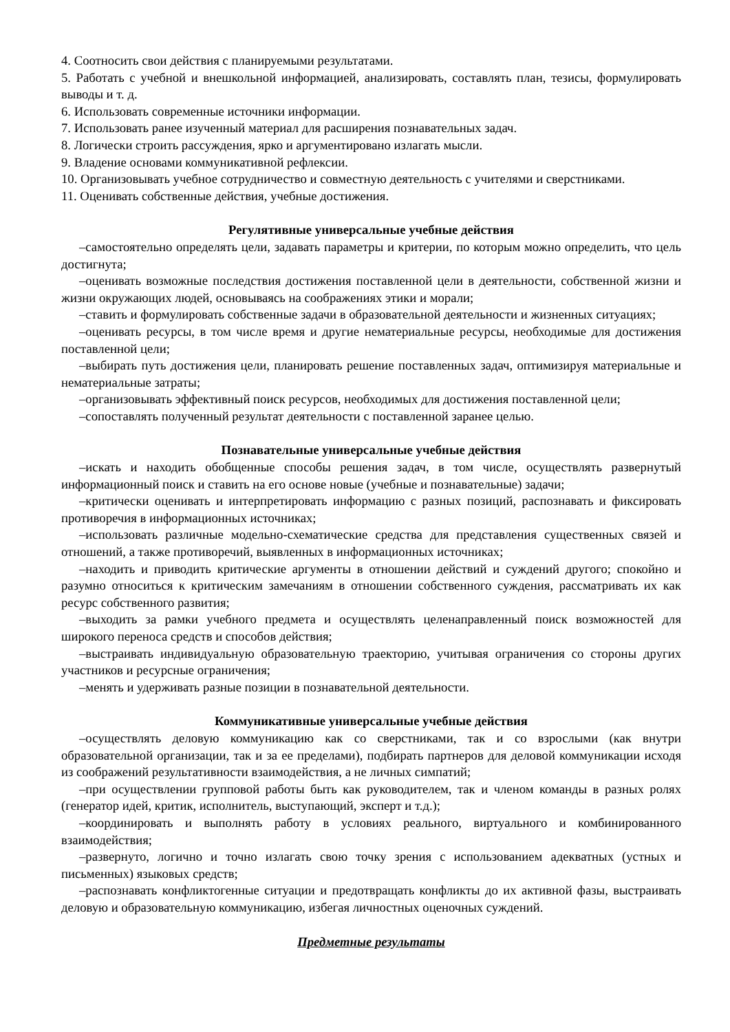4. Соотносить свои действия с планируемыми результатами.
5. Работать с учебной и внешкольной информацией, анализировать, составлять план, тезисы, формулировать выводы и т. д.
6. Использовать современные источники информации.
7. Использовать ранее изученный материал для расширения познавательных задач.
8. Логически строить рассуждения, ярко и аргументировано излагать мысли.
9. Владение основами коммуникативной рефлексии.
10. Организовывать учебное сотрудничество и совместную деятельность с учителями и сверстниками.
11. Оценивать собственные действия, учебные достижения.
Регулятивные универсальные учебные действия
–самостоятельно определять цели, задавать параметры и критерии, по которым можно определить, что цель достигнута;
–оценивать возможные последствия достижения поставленной цели в деятельности, собственной жизни и жизни окружающих людей, основываясь на соображениях этики и морали;
–ставить и формулировать собственные задачи в образовательной деятельности и жизненных ситуациях;
–оценивать ресурсы, в том числе время и другие нематериальные ресурсы, необходимые для достижения поставленной цели;
–выбирать путь достижения цели, планировать решение поставленных задач, оптимизируя материальные и нематериальные затраты;
–организовывать эффективный поиск ресурсов, необходимых для достижения поставленной цели;
–сопоставлять полученный результат деятельности с поставленной заранее целью.
Познавательные универсальные учебные действия
–искать и находить обобщенные способы решения задач, в том числе, осуществлять развернутый информационный поиск и ставить на его основе новые (учебные и познавательные) задачи;
–критически оценивать и интерпретировать информацию с разных позиций, распознавать и фиксировать противоречия в информационных источниках;
–использовать различные модельно-схематические средства для представления существенных связей и отношений, а также противоречий, выявленных в информационных источниках;
–находить и приводить критические аргументы в отношении действий и суждений другого; спокойно и разумно относиться к критическим замечаниям в отношении собственного суждения, рассматривать их как ресурс собственного развития;
–выходить за рамки учебного предмета и осуществлять целенаправленный поиск возможностей для широкого переноса средств и способов действия;
–выстраивать индивидуальную образовательную траекторию, учитывая ограничения со стороны других участников и ресурсные ограничения;
–менять и удерживать разные позиции в познавательной деятельности.
Коммуникативные универсальные учебные действия
–осуществлять деловую коммуникацию как со сверстниками, так и со взрослыми (как внутри образовательной организации, так и за ее пределами), подбирать партнеров для деловой коммуникации исходя из соображений результативности взаимодействия, а не личных симпатий;
–при осуществлении групповой работы быть как руководителем, так и членом команды в разных ролях (генератор идей, критик, исполнитель, выступающий, эксперт и т.д.);
–координировать и выполнять работу в условиях реального, виртуального и комбинированного взаимодействия;
–развернуто, логично и точно излагать свою точку зрения с использованием адекватных (устных и письменных) языковых средств;
–распознавать конфликтогенные ситуации и предотвращать конфликты до их активной фазы, выстраивать деловую и образовательную коммуникацию, избегая личностных оценочных суждений.
Предметные результаты